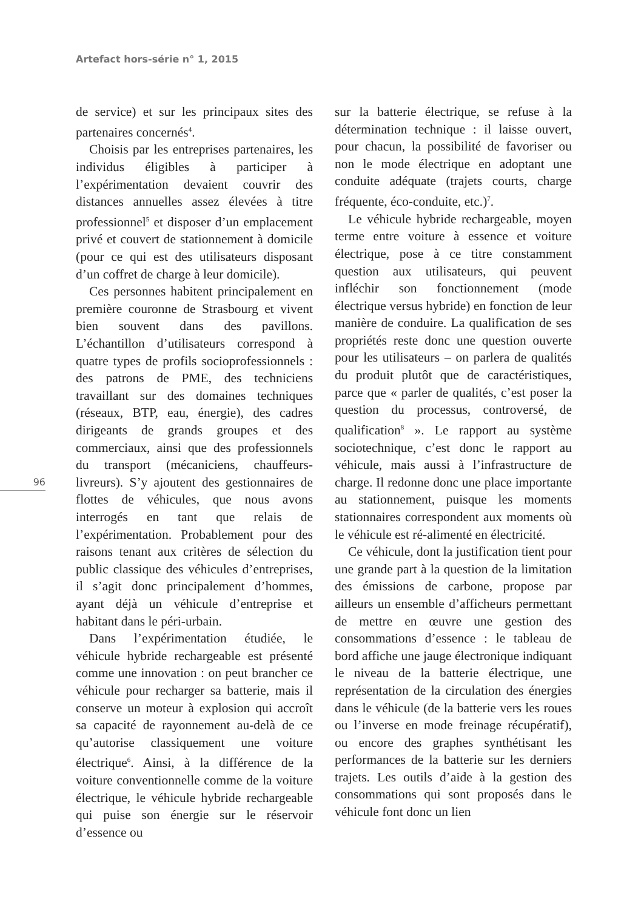Artefact hors-série n° 1, 2015
96
de service) et sur les principaux sites des partenaires concernés<sup>4</sup>.
Choisis par les entreprises partenaires, les individus éligibles à participer à l’expérimentation devaient couvrir des distances annuelles assez élevées à titre professionnel<sup>5</sup> et disposer d’un emplacement privé et couvert de stationnement à domicile (pour ce qui est des utilisateurs disposant d’un coffret de charge à leur domicile).
Ces personnes habitent principalement en première couronne de Strasbourg et vivent bien souvent dans des pavillons. L’échantillon d’utilisateurs correspond à quatre types de profils socioprofessionnels : des patrons de PME, des techniciens travaillant sur des domaines techniques (réseaux, BTP, eau, énergie), des cadres dirigeants de grands groupes et des commerciaux, ainsi que des professionnels du transport (mécaniciens, chauffeurs-livreurs). S’y ajoutent des gestionnaires de flottes de véhicules, que nous avons interrogés en tant que relais de l’expérimentation. Probablement pour des raisons tenant aux critères de sélection du public classique des véhicules d’entreprises, il s’agit donc principalement d’hommes, ayant déjà un véhicule d’entreprise et habitant dans le péri-urbain.
Dans l’expérimentation étudiée, le véhicule hybride rechargeable est présenté comme une innovation : on peut brancher ce véhicule pour recharger sa batterie, mais il conserve un moteur à explosion qui accroît sa capacité de rayonnement au-delà de ce qu’autorise classiquement une voiture électrique<sup>6</sup>. Ainsi, à la différence de la voiture conventionnelle comme de la voiture électrique, le véhicule hybride rechargeable qui puise son énergie sur le réservoir d’essence ou
sur la batterie électrique, se refuse à la détermination technique : il laisse ouvert, pour chacun, la possibilité de favoriser ou non le mode électrique en adoptant une conduite adéquate (trajets courts, charge fréquente, éco-conduite, etc.)<sup>7</sup>.
Le véhicule hybride rechargeable, moyen terme entre voiture à essence et voiture électrique, pose à ce titre constamment question aux utilisateurs, qui peuvent infléchir son fonctionnement (mode électrique versus hybride) en fonction de leur manière de conduire. La qualification de ses propriétés reste donc une question ouverte pour les utilisateurs – on parlera de qualités du produit plutôt que de caractéristiques, parce que « parler de qualités, c’est poser la question du processus, controversé, de qualification<sup>8</sup> ». Le rapport au système sociotechnique, c’est donc le rapport au véhicule, mais aussi à l’infrastructure de charge. Il redonne donc une place importante au stationnement, puisque les moments stationnaires correspondent aux moments où le véhicule est ré-alimenté en électricité.
Ce véhicule, dont la justification tient pour une grande part à la question de la limitation des émissions de carbone, propose par ailleurs un ensemble d’afficheurs permettant de mettre en œuvre une gestion des consommations d’essence : le tableau de bord affiche une jauge électronique indiquant le niveau de la batterie électrique, une représentation de la circulation des énergies dans le véhicule (de la batterie vers les roues ou l’inverse en mode freinage récupératif), ou encore des graphes synthétisant les performances de la batterie sur les derniers trajets. Les outils d’aide à la gestion des consommations qui sont proposés dans le véhicule font donc un lien